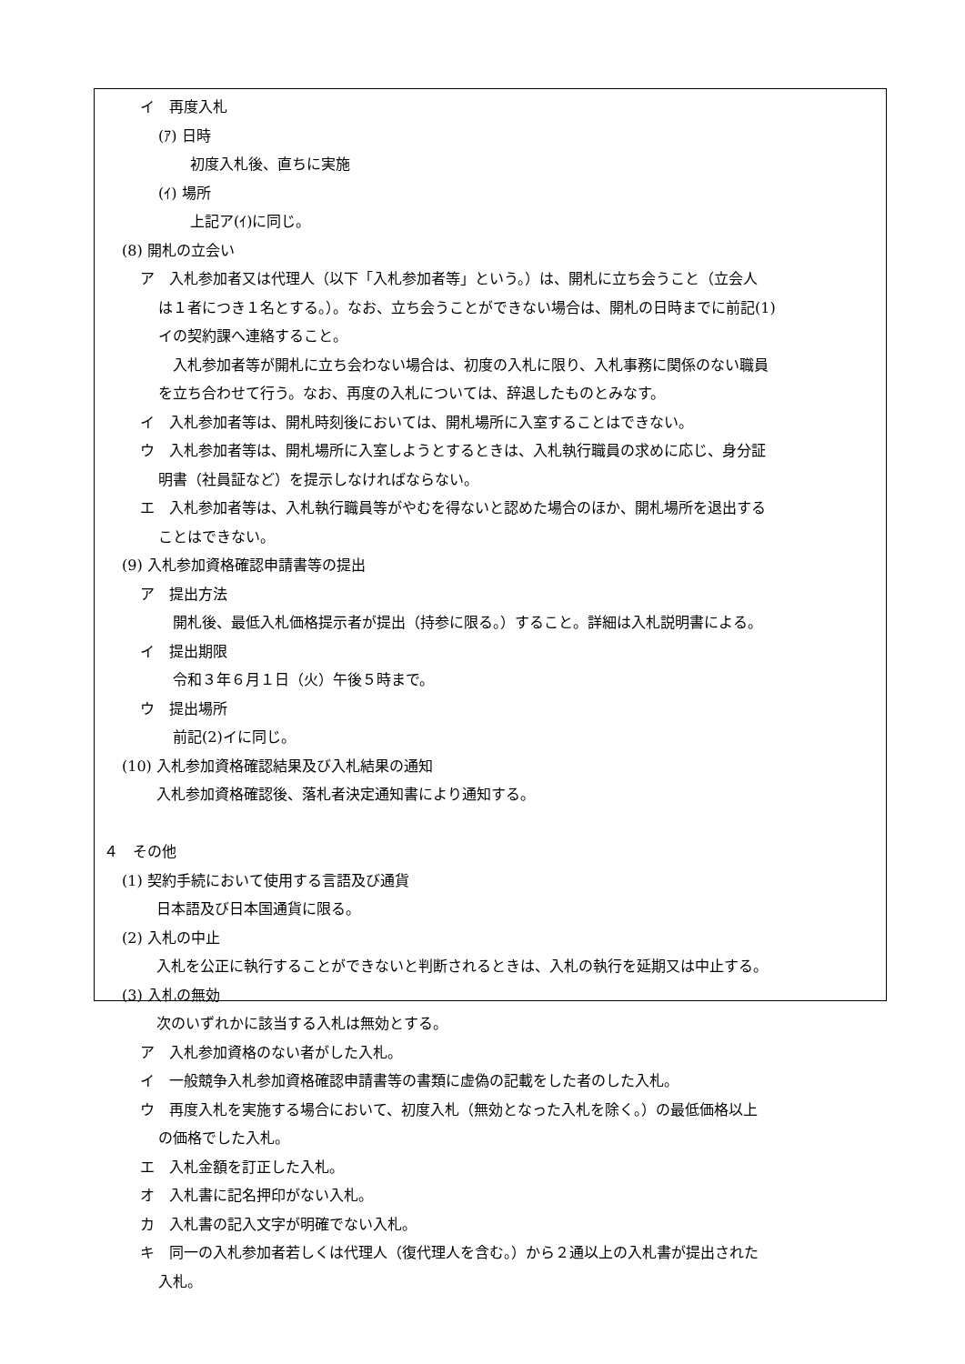イ　再度入札
(ｱ) 日時
初度入札後、直ちに実施
(ｲ) 場所
上記ア(ｲ)に同じ。
(8) 開札の立会い
ア　入札参加者又は代理人（以下「入札参加者等」という。）は、開札に立ち会うこと（立会人
は１者につき１名とする。）。なお、立ち会うことができない場合は、開札の日時までに前記(1)
イの契約課へ連絡すること。
入札参加者等が開札に立ち会わない場合は、初度の入札に限り、入札事務に関係のない職員
を立ち合わせて行う。なお、再度の入札については、辞退したものとみなす。
イ　入札参加者等は、開札時刻後においては、開札場所に入室することはできない。
ウ　入札参加者等は、開札場所に入室しようとするときは、入札執行職員の求めに応じ、身分証
明書（社員証など）を提示しなければならない。
エ　入札参加者等は、入札執行職員等がやむを得ないと認めた場合のほか、開札場所を退出する
ことはできない。
(9) 入札参加資格確認申請書等の提出
ア　提出方法
開札後、最低入札価格提示者が提出（持参に限る。）すること。詳細は入札説明書による。
イ　提出期限
令和３年６月１日（火）午後５時まで。
ウ　提出場所
前記(2)イに同じ。
(10) 入札参加資格確認結果及び入札結果の通知
入札参加資格確認後、落札者決定通知書により通知する。
４　その他
(1) 契約手続において使用する言語及び通貨
日本語及び日本国通貨に限る。
(2) 入札の中止
入札を公正に執行することができないと判断されるときは、入札の執行を延期又は中止する。
(3) 入札の無効
次のいずれかに該当する入札は無効とする。
ア　入札参加資格のない者がした入札。
イ　一般競争入札参加資格確認申請書等の書類に虚偽の記載をした者のした入札。
ウ　再度入札を実施する場合において、初度入札（無効となった入札を除く。）の最低価格以上
の価格でした入札。
エ　入札金額を訂正した入札。
オ　入札書に記名押印がない入札。
カ　入札書の記入文字が明確でない入札。
キ　同一の入札参加者若しくは代理人（復代理人を含む。）から２通以上の入札書が提出された
入札。